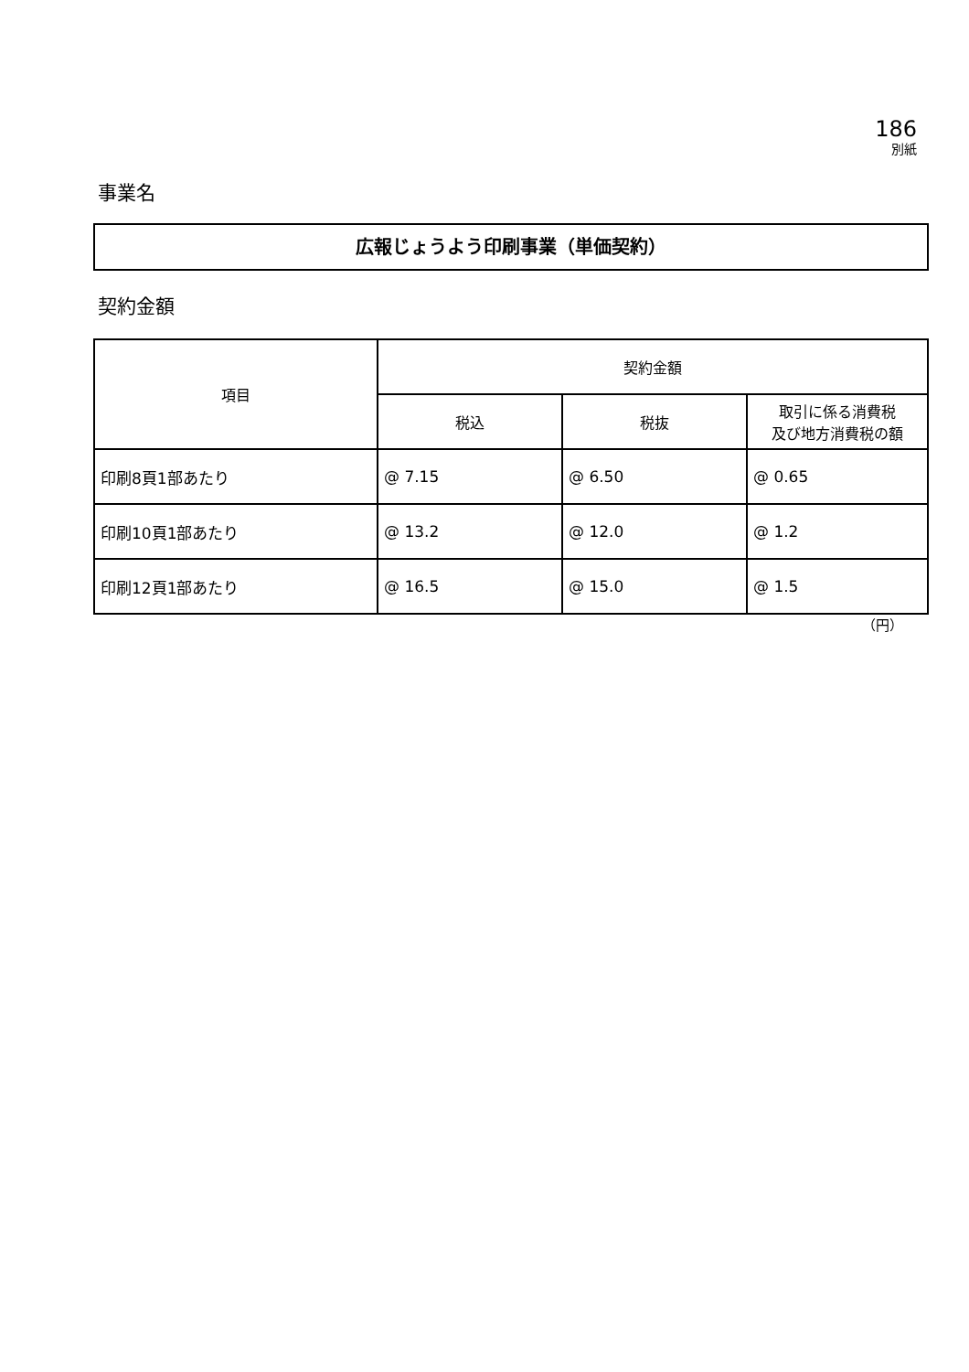186
別紙
事業名
広報じょうよう印刷事業（単価契約）
契約金額
| 項目 | 契約金額 | | |
| --- | --- | --- | --- |
| | 税込 | 税抜 | 取引に係る消費税 及び地方消費税の額 |
| 印刷8頁1部あたり | @ 7.15 | @ 6.50 | @ 0.65 |
| 印刷10頁1部あたり | @ 13.2 | @ 12.0 | @ 1.2 |
| 印刷12頁1部あたり | @ 16.5 | @ 15.0 | @ 1.5 |
（円）